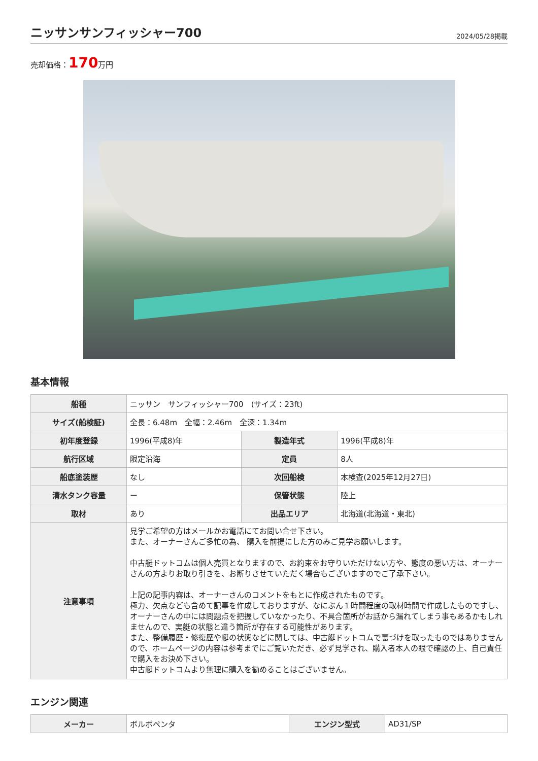ニッサンサンフィッシャー700
2024/05/28掲載
売却価格：170万円
基本情報
| 船種 | ニッサン サンフィッシャー700 (サイズ：23ft) | | |
| サイズ(船検証) | 全長：6.48m 全幅：2.46m 全深：1.34m | | |
| 初年度登録 | 1996(平成8)年 | 製造年式 | 1996(平成8)年 |
| 航行区域 | 限定沿海 | 定員 | 8人 |
| 船底塗装歴 | なし | 次回船検 | 本検査(2025年12月27日) |
| 清水タンク容量 | ー | 保管状態 | 陸上 |
| 取材 | あり | 出品エリア | 北海道(北海道・東北) |
| 注意事項 | 見学ご希望の方はメールかお電話にてお問い合せ下さい。 また、オーナーさんご多忙の為、 購入を前提にした方のみご見学お願いします。 中古艇ドットコムは個人売買となりますので、お約束をお守りいただけない方や、態度の悪い方は、オーナーさんの方よりお取り引きを、お断りさせていただく場合もございますのでご了承下さい。 上記の記事内容は、オーナーさんのコメントをもとに作成されたものです。 極力、欠点なども含めて記事を作成しておりますが、なにぶん１時間程度の取材時間で作成したものですし、オーナーさんの中には問題点を把握していなかったり、不具合箇所がお話から漏れてしまう事もあるかもしれませんので、実艇の状態と違う箇所が存在する可能性があります。 また、整備履歴・修復歴や艇の状態などに関しては、中古艇ドットコムで裏づけを取ったものではありませんので、ホームページの内容は参考までにご覧いただき、必ず見学され、購入者本人の眼で確認の上、自己責任で購入をお決め下さい。 中古艇ドットコムより無理に購入を勧めることはございません。 | | |
エンジン関連
| メーカー | ボルボペンタ | エンジン型式 | AD31/SP |